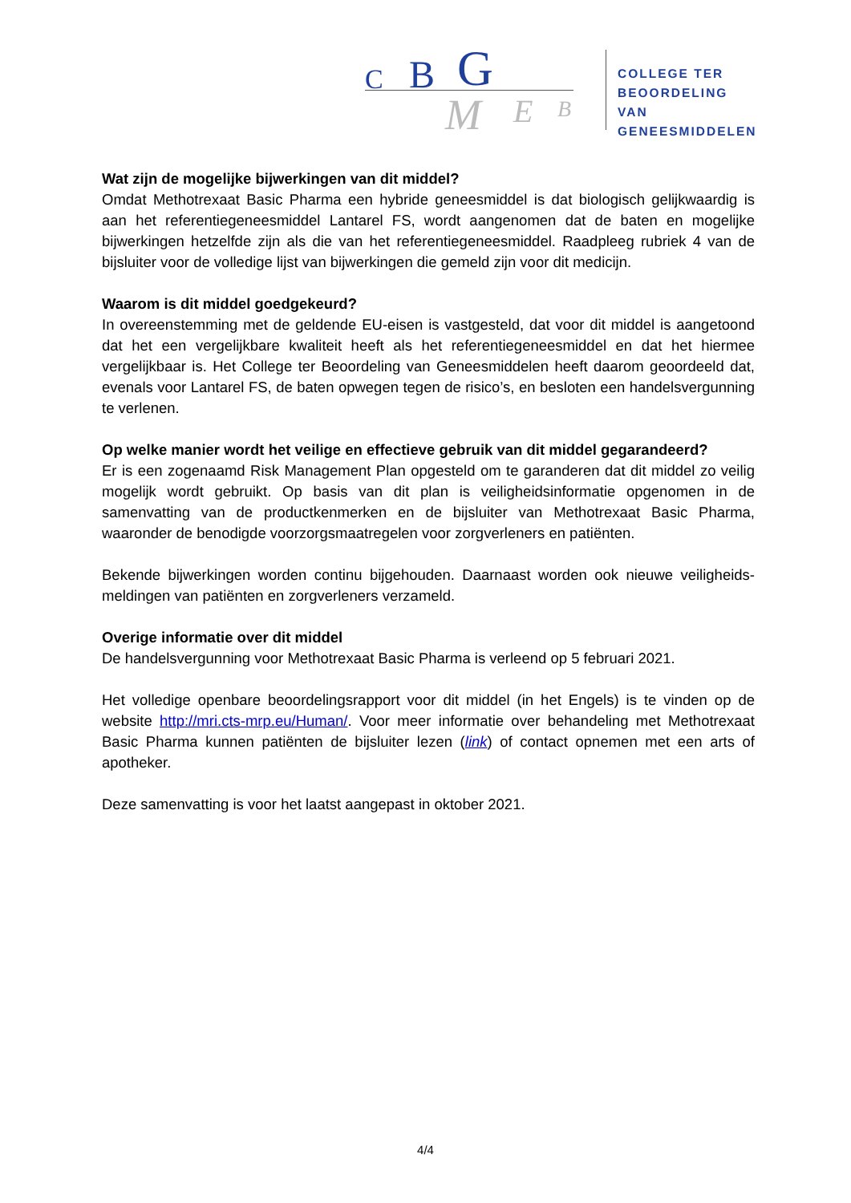C B G
M E B
COLLEGE TER
BEOORDELING VAN
GENEESMIDDELEN
Wat zijn de mogelijke bijwerkingen van dit middel?
Omdat Methotrexaat Basic Pharma een hybride geneesmiddel is dat biologisch gelijkwaardig is aan het referentiegeneesmiddel Lantarel FS, wordt aangenomen dat de baten en mogelijke bijwerkingen hetzelfde zijn als die van het referentiegeneesmiddel. Raadpleeg rubriek 4 van de bijsluiter voor de volledige lijst van bijwerkingen die gemeld zijn voor dit medicijn.
Waarom is dit middel goedgekeurd?
In overeenstemming met de geldende EU-eisen is vastgesteld, dat voor dit middel is aangetoond dat het een vergelijkbare kwaliteit heeft als het referentiegeneesmiddel en dat het hiermee vergelijkbaar is. Het College ter Beoordeling van Geneesmiddelen heeft daarom geoordeeld dat, evenals voor Lantarel FS, de baten opwegen tegen de risico’s, en besloten een handelsvergunning te verlenen.
Op welke manier wordt het veilige en effectieve gebruik van dit middel gegarandeerd?
Er is een zogenaamd Risk Management Plan opgesteld om te garanderen dat dit middel zo veilig mogelijk wordt gebruikt. Op basis van dit plan is veiligheidsinformatie opgenomen in de samenvatting van de productkenmerken en de bijsluiter van Methotrexaat Basic Pharma, waaronder de benodigde voorzorgsmaatregelen voor zorgverleners en patiënten.
Bekende bijwerkingen worden continu bijgehouden. Daarnaast worden ook nieuwe veiligheids-meldingen van patiënten en zorgverleners verzameld.
Overige informatie over dit middel
De handelsvergunning voor Methotrexaat Basic Pharma is verleend op 5 februari 2021.
Het volledige openbare beoordelingsrapport voor dit middel (in het Engels) is te vinden op de website http://mri.cts-mrp.eu/Human/. Voor meer informatie over behandeling met Methotrexaat Basic Pharma kunnen patiënten de bijsluiter lezen (link) of contact opnemen met een arts of apotheker.
Deze samenvatting is voor het laatst aangepast in oktober 2021.
4/4